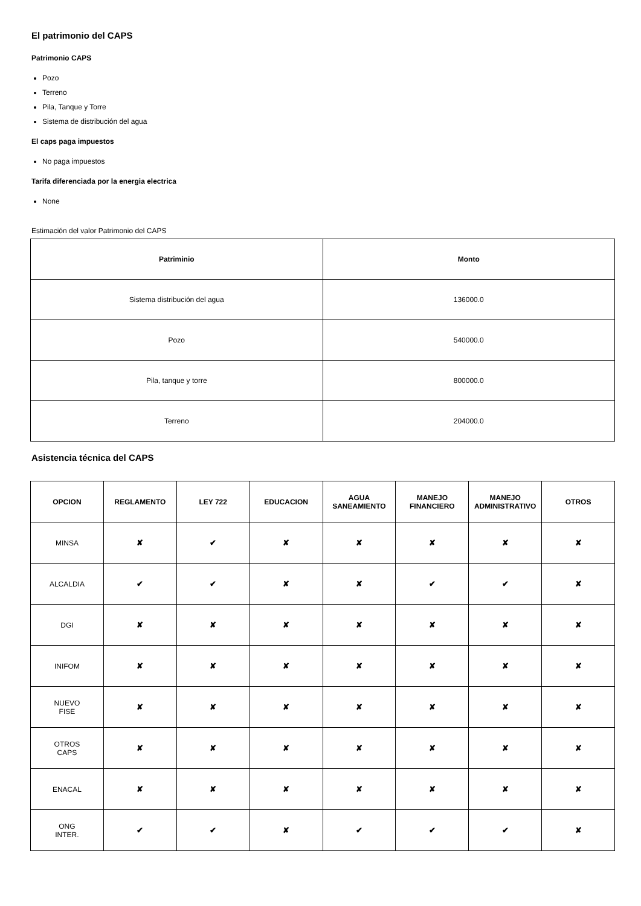El patrimonio del CAPS
Patrimonio CAPS
Pozo
Terreno
Pila, Tanque y Torre
Sistema de distribución del agua
El caps paga impuestos
No paga impuestos
Tarifa diferenciada por la energia electrica
None
Estimación del valor Patrimonio del CAPS
| Patriminio | Monto |
| --- | --- |
| Sistema distribución del agua | 136000.0 |
| Pozo | 540000.0 |
| Pila, tanque y torre | 800000.0 |
| Terreno | 204000.0 |
Asistencia técnica del CAPS
| OPCION | REGLAMENTO | LEY 722 | EDUCACION | AGUA SANEAMIENTO | MANEJO FINANCIERO | MANEJO ADMINISTRATIVO | OTROS |
| --- | --- | --- | --- | --- | --- | --- | --- |
| MINSA | ✘ | ✔ | ✘ | ✘ | ✘ | ✘ | ✘ |
| ALCALDIA | ✔ | ✔ | ✘ | ✘ | ✔ | ✔ | ✘ |
| DGI | ✘ | ✘ | ✘ | ✘ | ✘ | ✘ | ✘ |
| INIFOM | ✘ | ✘ | ✘ | ✘ | ✘ | ✘ | ✘ |
| NUEVO FISE | ✘ | ✘ | ✘ | ✘ | ✘ | ✘ | ✘ |
| OTROS CAPS | ✘ | ✘ | ✘ | ✘ | ✘ | ✘ | ✘ |
| ENACAL | ✘ | ✘ | ✘ | ✘ | ✘ | ✘ | ✘ |
| ONG INTER. | ✔ | ✔ | ✘ | ✔ | ✔ | ✔ | ✘ |